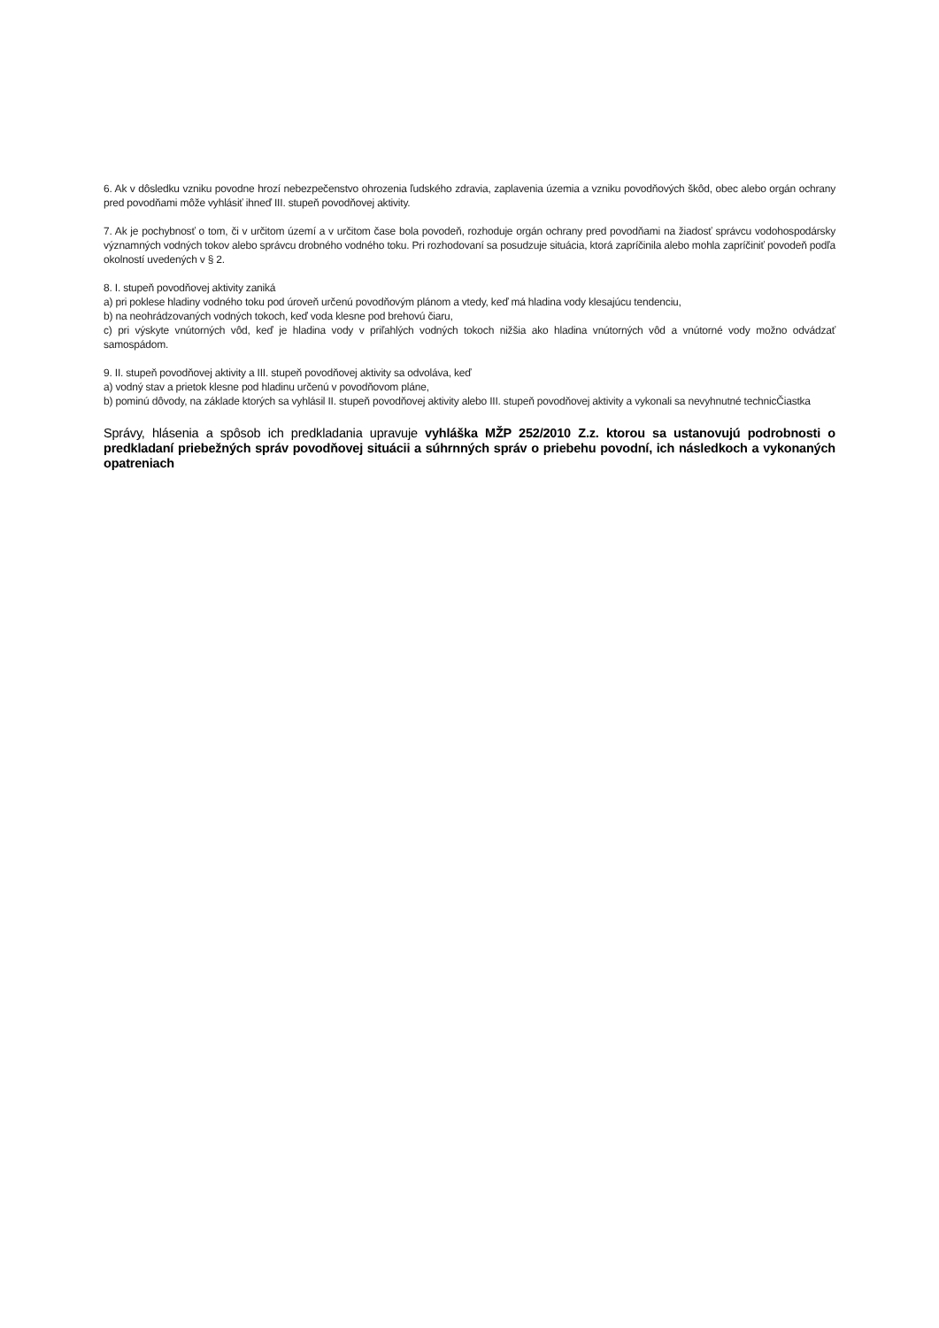6. Ak v dôsledku vzniku povodne hrozí nebezpečenstvo ohrozenia ľudského zdravia, zaplavenia územia a vzniku povodňových škôd, obec alebo orgán ochrany pred povodňami môže vyhlásiť ihneď III. stupeň povodňovej aktivity.
7. Ak je pochybnosť o tom, či v určitom území a v určitom čase bola povodeň, rozhoduje orgán ochrany pred povodňami na žiadosť správcu vodohospodársky významných vodných tokov alebo správcu drobného vodného toku. Pri rozhodovaní sa posudzuje situácia, ktorá zapríčinila alebo mohla zapríčiniť povodeň podľa okolností uvedených v § 2.
8. I. stupeň povodňovej aktivity zaniká
a) pri poklese hladiny vodného toku pod úroveň určenú povodňovým plánom a vtedy, keď má hladina vody klesajúcu tendenciu,
b) na neohrádzovaných vodných tokoch, keď voda klesne pod brehovú čiaru,
c) pri výskyte vnútorných vôd, keď je hladina vody v priľahlých vodných tokoch nižšia ako hladina vnútorných vôd a vnútorné vody možno odvádzať samospádom.
9. II. stupeň povodňovej aktivity a III. stupeň povodňovej aktivity sa odvoláva, keď
a) vodný stav a prietok klesne pod hladinu určenú v povodňovom pláne,
b) pominú dôvody, na základe ktorých sa vyhlásil II. stupeň povodňovej aktivity alebo III. stupeň povodňovej aktivity a vykonali sa nevyhnutné technicČiastka
Správy, hlásenia a spôsob ich predkladania upravuje vyhláška MŽP 252/2010 Z.z. ktorou sa ustanovujú podrobnosti o predkladaní priebežných správ povodňovej situácii a súhrnných správ o priebehu povodní, ich následkoch a vykonaných opatreniach